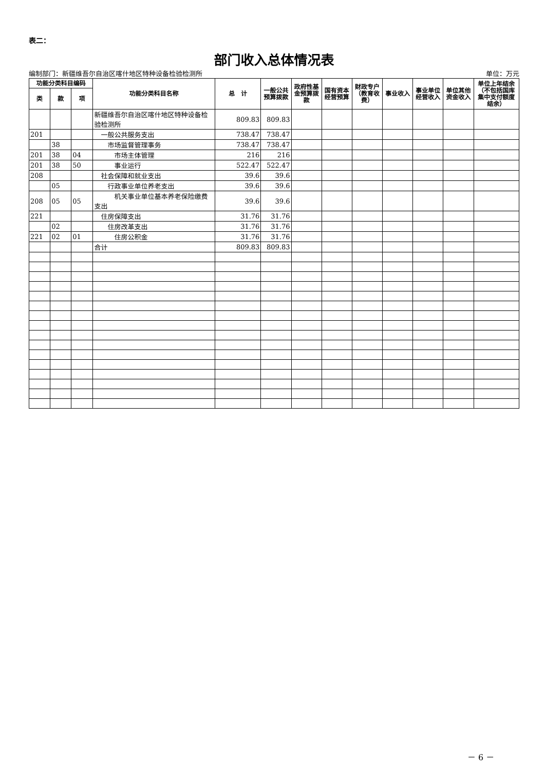表二：
部门收入总体情况表
编制部门：新疆维吾尔自治区喀什地区特种设备检验检测所 单位：万元
| 功能分类科目编码 | | | 功能分类科目名称 | 总 计 | 一般公共预算拨款 | 政府性基金预算拨款 | 国有资本经营预算 | 财政专户（教育收费） | 事业收入 | 事业单位经营收入 | 单位其他资金收入 | 单位上年结余（不包括国库集中支付额度结余） |
| --- | --- | --- | --- | --- | --- | --- | --- | --- | --- | --- | --- | --- |
| 类 | 款 | 项 | | | | | | | | | | |
| | | | 新疆维吾尔自治区喀什地区特种设备检验检测所 | 809.83 | 809.83 | | | | | | | |
| 201 | | | 一般公共服务支出 | 738.47 | 738.47 | | | | | | | |
| | 38 | | 市场监督管理事务 | 738.47 | 738.47 | | | | | | | |
| 201 | 38 | 04 | 市场主体管理 | 216 | 216 | | | | | | | |
| 201 | 38 | 50 | 事业运行 | 522.47 | 522.47 | | | | | | | |
| 208 | | | 社会保障和就业支出 | 39.6 | 39.6 | | | | | | | |
| | 05 | | 行政事业单位养老支出 | 39.6 | 39.6 | | | | | | | |
| 208 | 05 | 05 | 机关事业单位基本养老保险缴费支出 | 39.6 | 39.6 | | | | | | | |
| 221 | | | 住房保障支出 | 31.76 | 31.76 | | | | | | | |
| | 02 | | 住房改革支出 | 31.76 | 31.76 | | | | | | | |
| 221 | 02 | 01 | 住房公积金 | 31.76 | 31.76 | | | | | | | |
| | | | 合计 | 809.83 | 809.83 | | | | | | | |
－ 6 －